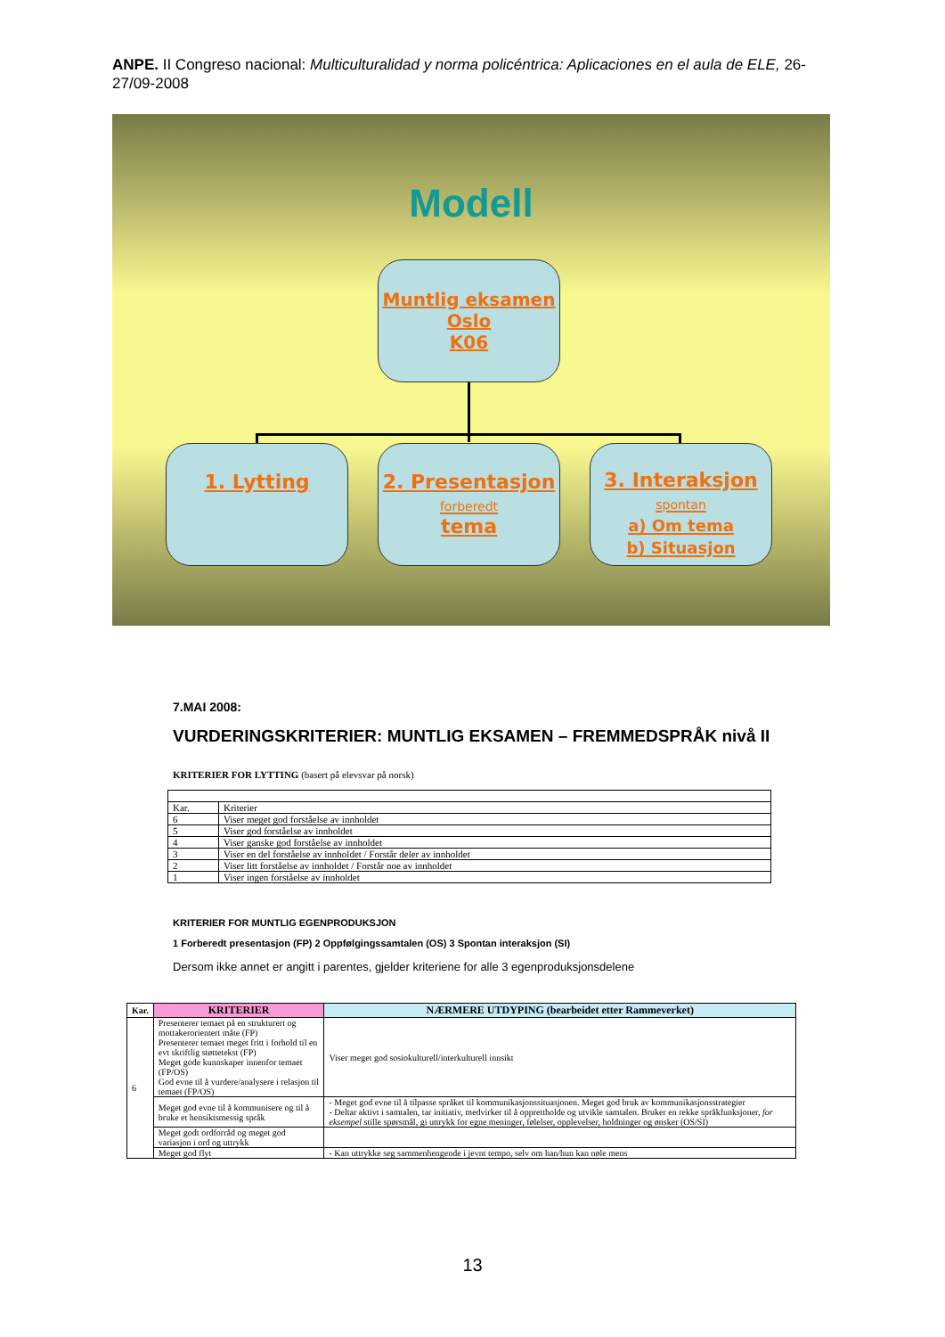ANPE. II Congreso nacional: Multiculturalidad y norma policéntrica: Aplicaciones en el aula de ELE, 26-27/09-2008
Modell
Muntlig eksamen
Oslo
K06
1. Lytting
2. Presentasjon
forberedt
tema
3. Interaksjon
spontan
a) Om tema
b) Situasjon
7.MAI 2008:
VURDERINGSKRITERIER: MUNTLIG EKSAMEN – FREMMEDSPRÅK nivå II
KRITERIER FOR LYTTING (basert på elevsvar på norsk)
| Kar. | Kriterier |
| 6 | Viser meget god forståelse av innholdet |
| 5 | Viser god forståelse av innholdet |
| 4 | Viser ganske god forståelse av innholdet |
| 3 | Viser en del forståelse av innholdet / Forstår deler av innholdet |
| 2 | Viser litt forståelse av innholdet / Forstår noe av innholdet |
| 1 | Viser ingen forståelse av innholdet |
KRITERIER FOR MUNTLIG EGENPRODUKSJON
1 Forberedt presentasjon (FP) 2 Oppfølgingssamtalen (OS) 3 Spontan interaksjon (SI)
Dersom ikke annet er angitt i parentes, gjelder kriteriene for alle 3 egenproduksjonsdelene
| Kar. | KRITERIER | NÆRMERE UTDYPING (bearbeidet etter Rammeverket) |
| --- | --- | --- |
| 6 | Presenterer temaet på en strukturert og mottakerorientert måte (FP) Presenterer temaet meget fritt i forhold til en evt skriftlig støttetekst (FP) Meget gode kunnskaper innenfor temaet (FP/OS) God evne til å vurdere/analysere i relasjon til temaet (FP/OS) | Viser meget god sosiokulturell/interkulturell innsikt |
| | Meget god evne til å kommunisere og til å bruke et hensiktsmessig språk | - Meget god evne til å tilpasse språket til kommunikasjonssituasjonen. Meget god bruk av kommunikasjonsstrategier - Deltar aktivt i samtalen, tar initiativ, medvirker til å opprettholde og utvikle samtalen. Bruker en rekke språkfunksjoner, for eksempel stille spørsmål, gi uttrykk for egne meninger, følelser, opplevelser, holdninger og ønsker (OS/SI) |
| | Meget godt ordforråd og meget god variasjon i ord og uttrykk | |
| | Meget god flyt | - Kan uttrykke seg sammenhengende i jevnt tempo, selv om han/hun kan nøle mens |
13